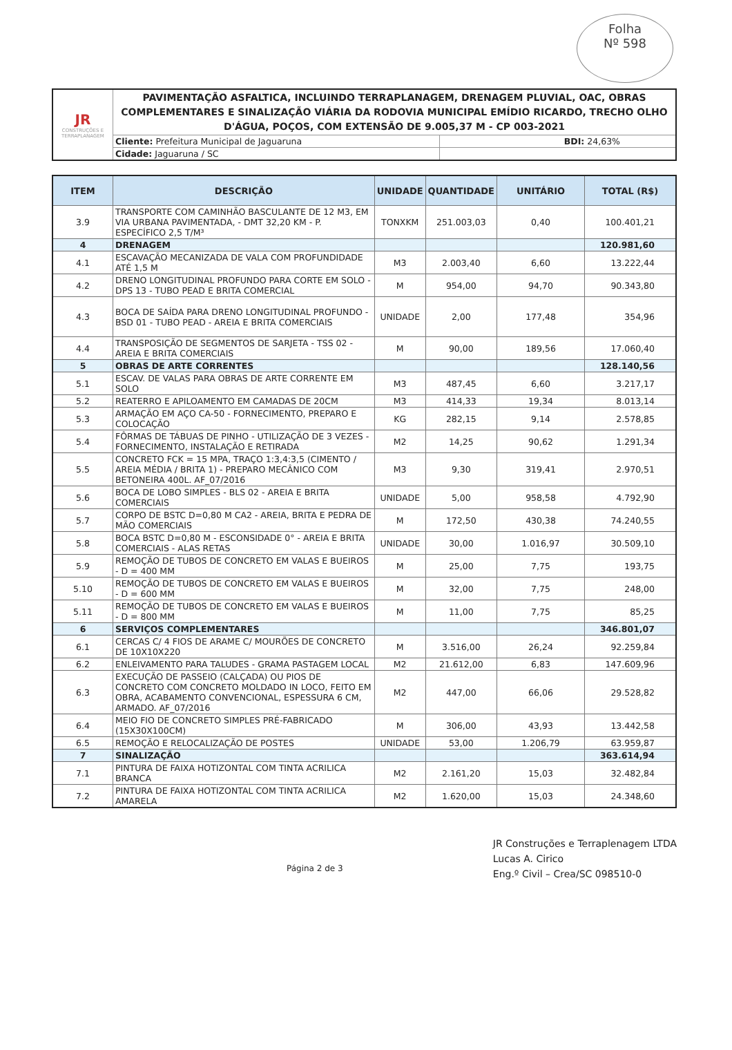Folha
Nº 598
| JR CONSTRUÇÕES E TERRAPLANAGEM | PAVIMENTAÇÃO ASFALTICA, INCLUINDO TERRAPLANAGEM, DRENAGEM PLUVIAL, OAC, OBRAS COMPLEMENTARES E SINALIZAÇÃO VIÁRIA DA RODOVIA MUNICIPAL EMÍDIO RICARDO, TRECHO OLHO D'ÁGUA, POÇOS, COM EXTENSÃO DE 9.005,37 M - CP 003-2021 | |
| | Cliente: Prefeitura Municipal de Jaguaruna | BDI: 24,63% |
| | Cidade: Jaguaruna / SC | |
| ITEM | DESCRIÇÃO | UNIDADE | QUANTIDADE | UNITÁRIO | TOTAL (R$) |
| --- | --- | --- | --- | --- | --- |
| 3.9 | TRANSPORTE COM CAMINHÃO BASCULANTE DE 12 M3, EM VIA URBANA PAVIMENTADA, - DMT 32,20 KM - P. ESPECÍFICO 2,5 T/M³ | TONXKM | 251.003,03 | 0,40 | 100.401,21 |
| 4 | DRENAGEM | | | | 120.981,60 |
| 4.1 | ESCAVAÇÃO MECANIZADA DE VALA COM PROFUNDIDADE ATÉ 1,5 M | M3 | 2.003,40 | 6,60 | 13.222,44 |
| 4.2 | DRENO LONGITUDINAL PROFUNDO PARA CORTE EM SOLO - DPS 13 - TUBO PEAD E BRITA COMERCIAL | M | 954,00 | 94,70 | 90.343,80 |
| 4.3 | BOCA DE SAÍDA PARA DRENO LONGITUDINAL PROFUNDO - BSD 01 - TUBO PEAD - AREIA E BRITA COMERCIAIS | UNIDADE | 2,00 | 177,48 | 354,96 |
| 4.4 | TRANSPOSIÇÃO DE SEGMENTOS DE SARJETA - TSS 02 - AREIA E BRITA COMERCIAIS | M | 90,00 | 189,56 | 17.060,40 |
| 5 | OBRAS DE ARTE CORRENTES | | | | 128.140,56 |
| 5.1 | ESCAV. DE VALAS PARA OBRAS DE ARTE CORRENTE EM SOLO | M3 | 487,45 | 6,60 | 3.217,17 |
| 5.2 | REATERRO E APILOAMENTO EM CAMADAS DE 20CM | M3 | 414,33 | 19,34 | 8.013,14 |
| 5.3 | ARMAÇÃO EM AÇO CA-50 - FORNECIMENTO, PREPARO E COLOCAÇÃO | KG | 282,15 | 9,14 | 2.578,85 |
| 5.4 | FÔRMAS DE TÁBUAS DE PINHO - UTILIZAÇÃO DE 3 VEZES - FORNECIMENTO, INSTALAÇÃO E RETIRADA | M2 | 14,25 | 90,62 | 1.291,34 |
| 5.5 | CONCRETO FCK = 15 MPA, TRAÇO 1:3,4:3,5 (CIMENTO / AREIA MÉDIA / BRITA 1) - PREPARO MECÂNICO COM BETONEIRA 400L. AF_07/2016 | M3 | 9,30 | 319,41 | 2.970,51 |
| 5.6 | BOCA DE LOBO SIMPLES - BLS 02 - AREIA E BRITA COMERCIAIS | UNIDADE | 5,00 | 958,58 | 4.792,90 |
| 5.7 | CORPO DE BSTC D=0,80 M CA2 - AREIA, BRITA E PEDRA DE MÃO COMERCIAIS | M | 172,50 | 430,38 | 74.240,55 |
| 5.8 | BOCA BSTC D=0,80 M - ESCONSIDADE 0° - AREIA E BRITA COMERCIAIS - ALAS RETAS | UNIDADE | 30,00 | 1.016,97 | 30.509,10 |
| 5.9 | REMOÇÃO DE TUBOS DE CONCRETO EM VALAS E BUEIROS - D = 400 MM | M | 25,00 | 7,75 | 193,75 |
| 5.10 | REMOÇÃO DE TUBOS DE CONCRETO EM VALAS E BUEIROS - D = 600 MM | M | 32,00 | 7,75 | 248,00 |
| 5.11 | REMOÇÃO DE TUBOS DE CONCRETO EM VALAS E BUEIROS - D = 800 MM | M | 11,00 | 7,75 | 85,25 |
| 6 | SERVIÇOS COMPLEMENTARES | | | | 346.801,07 |
| 6.1 | CERCAS C/ 4 FIOS DE ARAME C/ MOURÕES DE CONCRETO DE 10X10X220 | M | 3.516,00 | 26,24 | 92.259,84 |
| 6.2 | ENLEIVAMENTO PARA TALUDES - GRAMA PASTAGEM LOCAL | M2 | 21.612,00 | 6,83 | 147.609,96 |
| 6.3 | EXECUÇÃO DE PASSEIO (CALÇADA) OU PIOS DE CONCRETO COM CONCRETO MOLDADO IN LOCO, FEITO EM OBRA, ACABAMENTO CONVENCIONAL, ESPESSURA 6 CM, ARMADO. AF_07/2016 | M2 | 447,00 | 66,06 | 29.528,82 |
| 6.4 | MEIO FIO DE CONCRETO SIMPLES PRÉ-FABRICADO (15X30X100CM) | M | 306,00 | 43,93 | 13.442,58 |
| 6.5 | REMOÇÃO E RELOCALIZAÇÃO DE POSTES | UNIDADE | 53,00 | 1.206,79 | 63.959,87 |
| 7 | SINALIZAÇÃO | | | | 363.614,94 |
| 7.1 | PINTURA DE FAIXA HOTIZONTAL COM TINTA ACRILICA BRANCA | M2 | 2.161,20 | 15,03 | 32.482,84 |
| 7.2 | PINTURA DE FAIXA HOTIZONTAL COM TINTA ACRILICA AMARELA | M2 | 1.620,00 | 15,03 | 24.348,60 |
Página 2 de 3
JR Construções e Terraplenagem LTDA
Lucas A. Cirico
Eng.º Civil – Crea/SC 098510-0